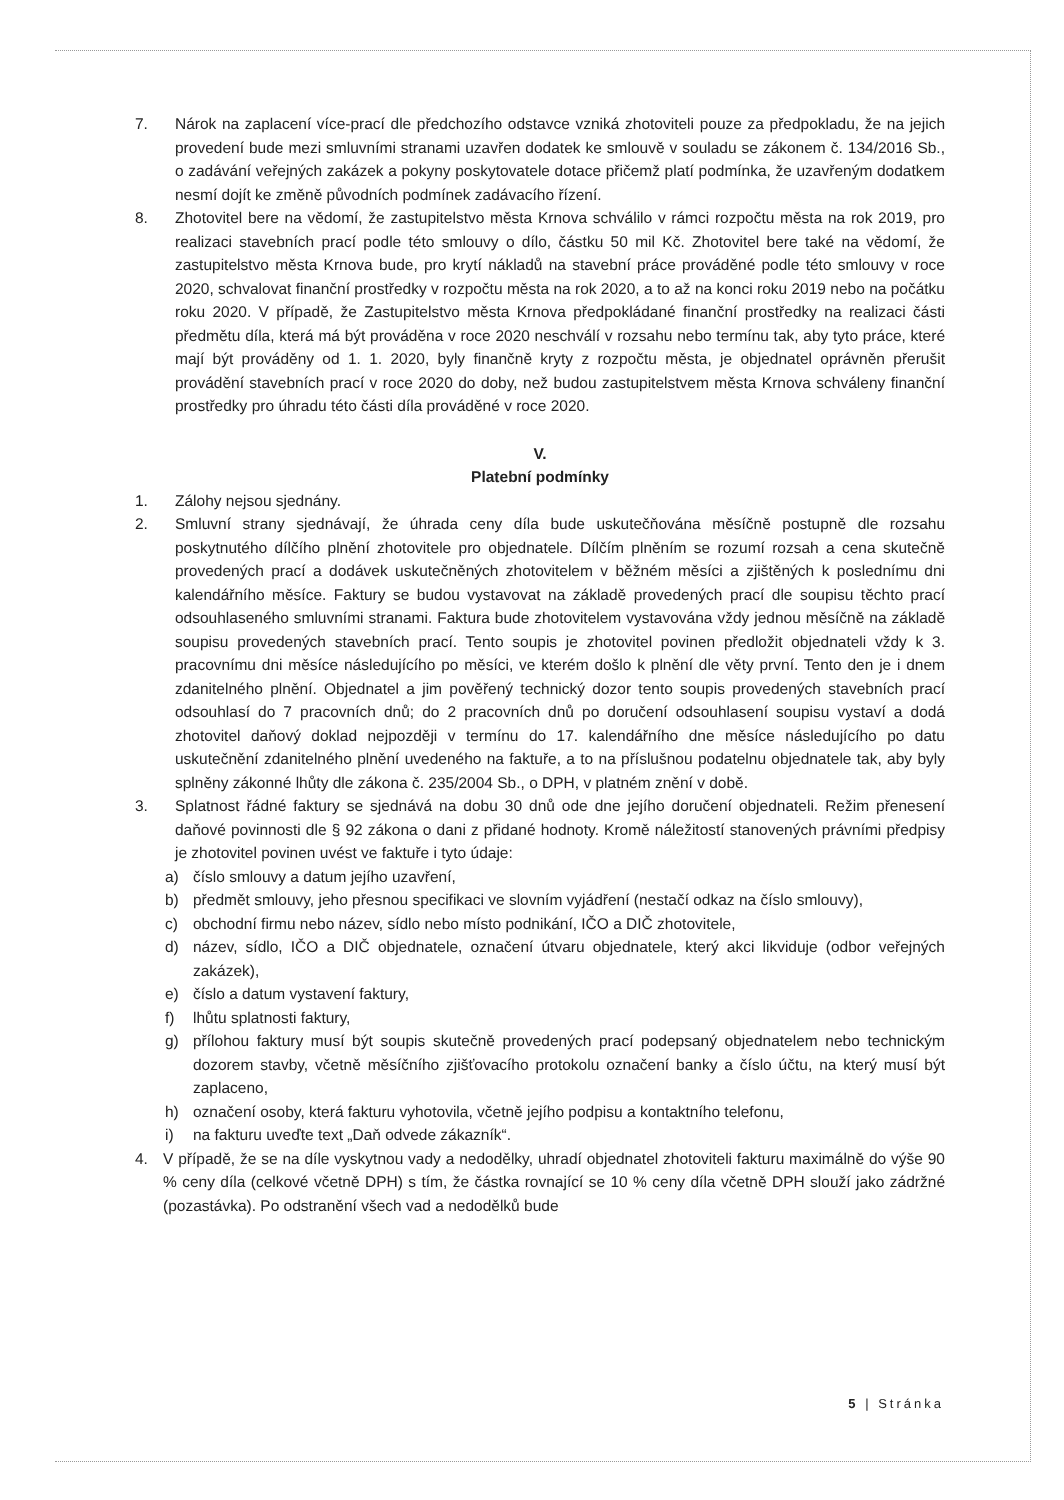7. Nárok na zaplacení více-prací dle předchozího odstavce vzniká zhotoviteli pouze za předpokladu, že na jejich provedení bude mezi smluvními stranami uzavřen dodatek ke smlouvě v souladu se zákonem č. 134/2016 Sb., o zadávání veřejných zakázek a pokyny poskytovatele dotace přičemž platí podmínka, že uzavřeným dodatkem nesmí dojít ke změně původních podmínek zadávacího řízení.
8. Zhotovitel bere na vědomí, že zastupitelstvo města Krnova schválilo v rámci rozpočtu města na rok 2019, pro realizaci stavebních prací podle této smlouvy o dílo, částku 50 mil Kč. Zhotovitel bere také na vědomí, že zastupitelstvo města Krnova bude, pro krytí nákladů na stavební práce prováděné podle této smlouvy v roce 2020, schvalovat finanční prostředky v rozpočtu města na rok 2020, a to až na konci roku 2019 nebo na počátku roku 2020. V případě, že Zastupitelstvo města Krnova předpokládané finanční prostředky na realizaci části předmětu díla, která má být prováděna v roce 2020 neschválí v rozsahu nebo termínu tak, aby tyto práce, které mají být prováděny od 1. 1. 2020, byly finančně kryty z rozpočtu města, je objednatel oprávněn přerušit provádění stavebních prací v roce 2020 do doby, než budou zastupitelstvem města Krnova schváleny finanční prostředky pro úhradu této části díla prováděné v roce 2020.
V.
Platební podmínky
1. Zálohy nejsou sjednány.
2. Smluvní strany sjednávají, že úhrada ceny díla bude uskutečňována měsíčně postupně dle rozsahu poskytnutého dílčího plnění zhotovitele pro objednatele. Dílčím plněním se rozumí rozsah a cena skutečně provedených prací a dodávek uskutečněných zhotovitelem v běžném měsíci a zjištěných k poslednímu dni kalendářního měsíce. Faktury se budou vystavovat na základě provedených prací dle soupisu těchto prací odsouhlaseného smluvními stranami. Faktura bude zhotovitelem vystavována vždy jednou měsíčně na základě soupisu provedených stavebních prací. Tento soupis je zhotovitel povinen předložit objednateli vždy k 3. pracovnímu dni měsíce následujícího po měsíci, ve kterém došlo k plnění dle věty první. Tento den je i dnem zdanitelného plnění. Objednatel a jim pověřený technický dozor tento soupis provedených stavebních prací odsouhlasí do 7 pracovních dnů; do 2 pracovních dnů po doručení odsouhlasení soupisu vystaví a dodá zhotovitel daňový doklad nejpozději v termínu do 17. kalendářního dne měsíce následujícího po datu uskutečnění zdanitelného plnění uvedeného na faktuře, a to na příslušnou podatelnu objednatele tak, aby byly splněny zákonné lhůty dle zákona č. 235/2004 Sb., o DPH, v platném znění v době.
3. Splatnost řádné faktury se sjednává na dobu 30 dnů ode dne jejího doručení objednateli. Režim přenesení daňové povinnosti dle § 92 zákona o dani z přidané hodnoty. Kromě náležitostí stanovených právními předpisy je zhotovitel povinen uvést ve faktuře i tyto údaje:
a) číslo smlouvy a datum jejího uzavření,
b) předmět smlouvy, jeho přesnou specifikaci ve slovním vyjádření (nestačí odkaz na číslo smlouvy),
c) obchodní firmu nebo název, sídlo nebo místo podnikání, IČO a DIČ zhotovitele,
d) název, sídlo, IČO a DIČ objednatele, označení útvaru objednatele, který akci likviduje (odbor veřejných zakázek),
e) číslo a datum vystavení faktury,
f) lhůtu splatnosti faktury,
g) přílohou faktury musí být soupis skutečně provedených prací podepsaný objednatelem nebo technickým dozorem stavby, včetně měsíčního zjišťovacího protokolu označení banky a číslo účtu, na který musí být zaplaceno,
h) označení osoby, která fakturu vyhotovila, včetně jejího podpisu a kontaktního telefonu,
i) na fakturu uveďte text „Daň odvede zákazník“.
4. V případě, že se na díle vyskytnou vady a nedodělky, uhradí objednatel zhotoviteli fakturu maximálně do výše 90 % ceny díla (celkové včetně DPH) s tím, že částka rovnající se 10 % ceny díla včetně DPH slouží jako zádržné (pozastávka). Po odstranění všech vad a nedodělků bude
5 | Stránka